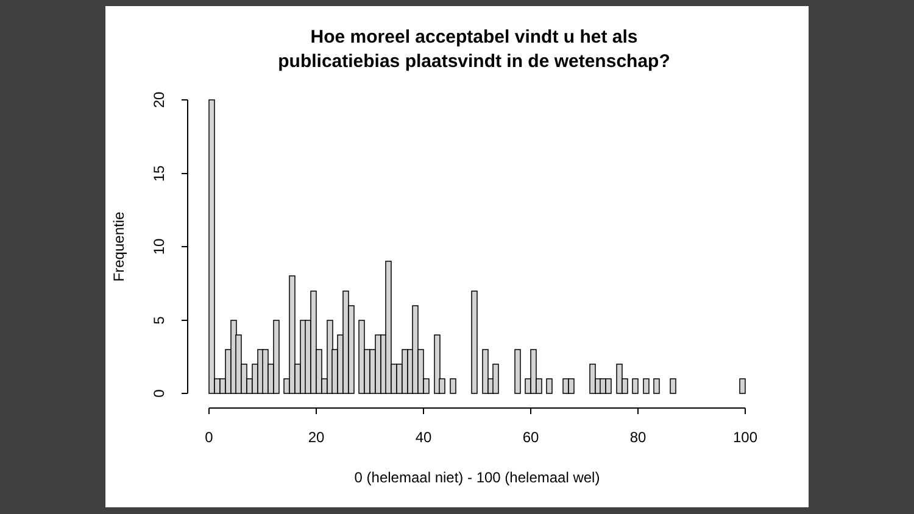Hoe moreel acceptabel vindt u het als
publicatiebias plaatsvindt in de wetenschap?
0
20
40
60
80
100
0 (helemaal niet) - 100 (helemaal wel)
20
15
10
5
0
Frequentie